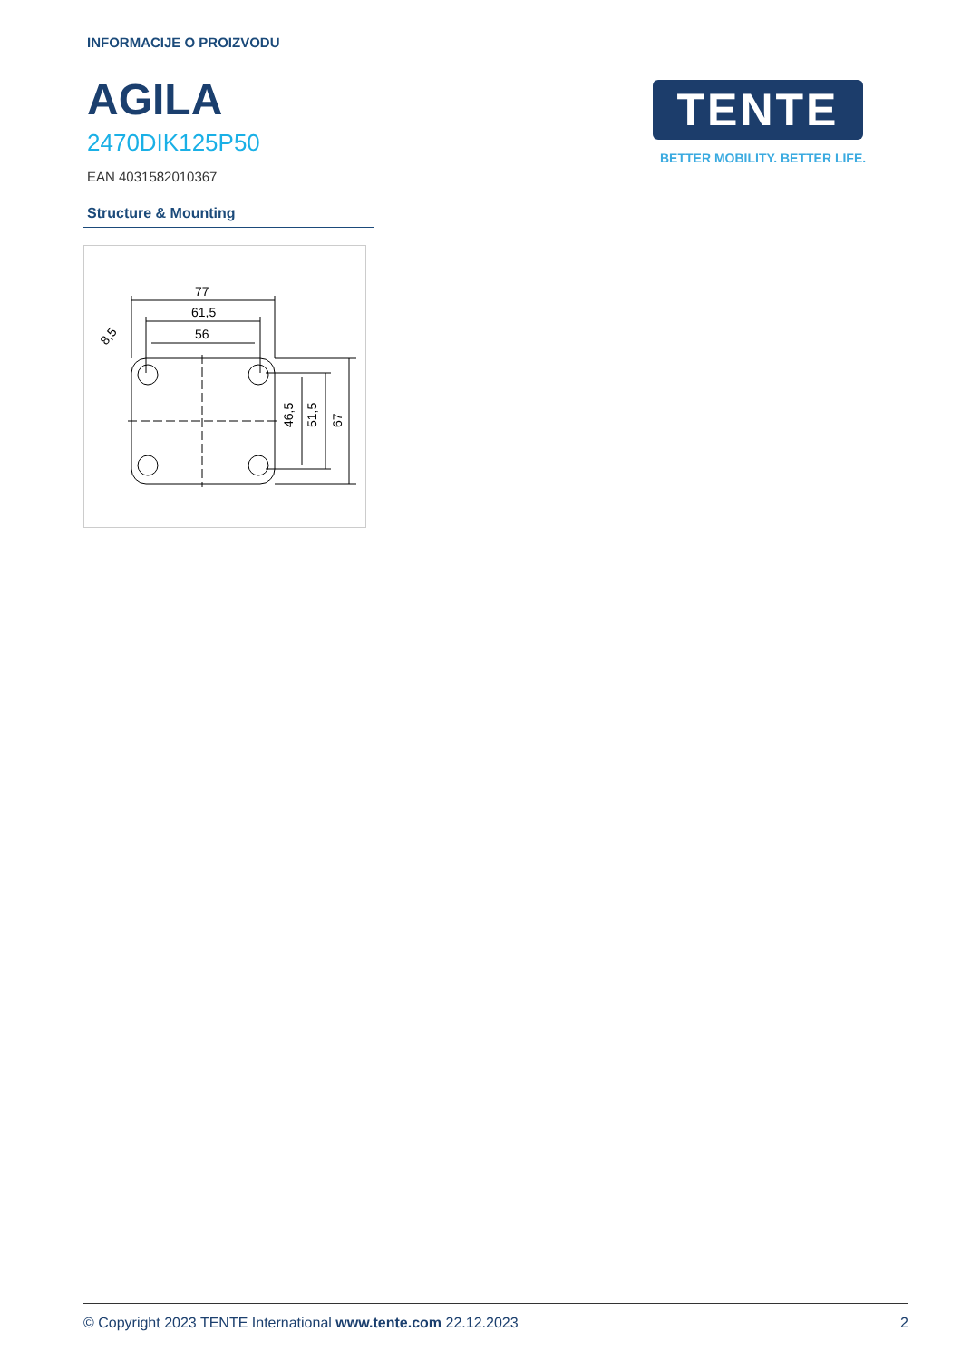INFORMACIJE O PROIZVODU
AGILA
2470DIK125P50
EAN 4031582010367
TENTE
BETTER MOBILITY. BETTER LIFE.
Structure & Mounting
77
61,5
56
46,5
51,5
67
8,5
© Copyright 2023 TENTE International www.tente.com 22.12.2023 2